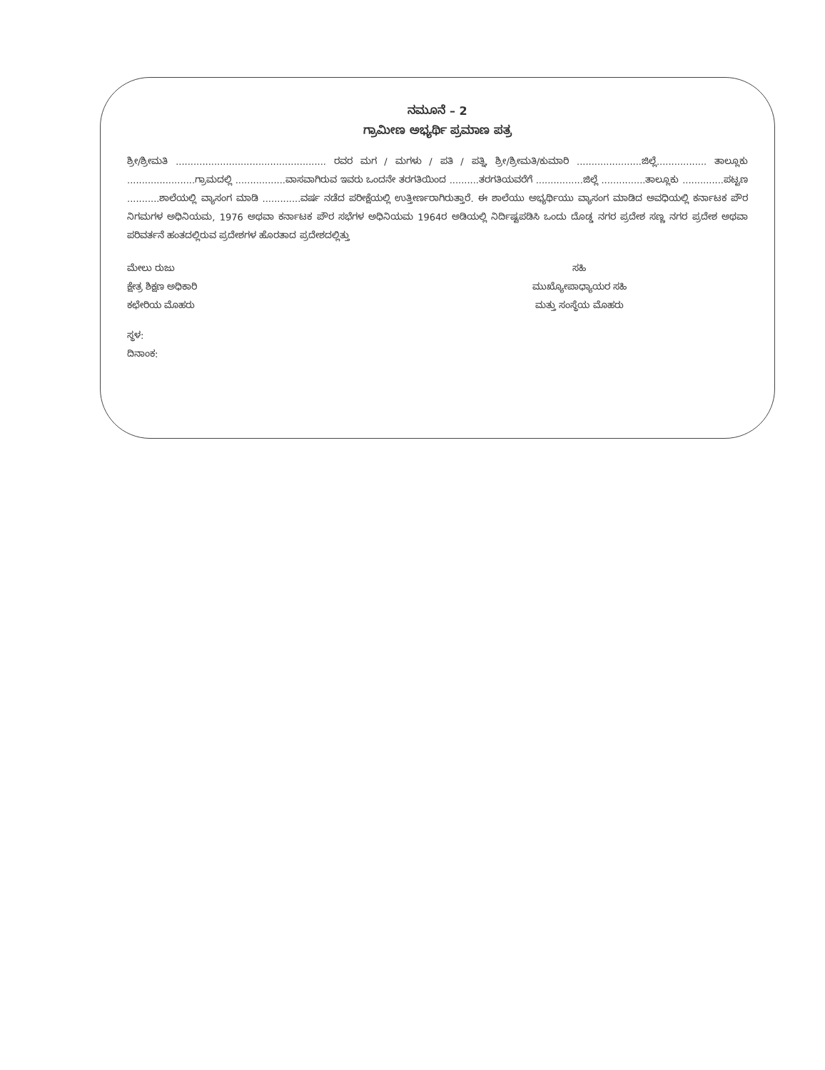ನಮೂನೆ – 2
ಗ್ರಾಮೀಣ ಅಭ್ಯರ್ಥಿ ಪ್ರಮಾಣ ಪತ್ರ
ಶ್ರೀ/ಶ್ರೀಮತಿ ................................................... ರವರ ಮಗ / ಮಗಳು / ಪತಿ / ಪತ್ನಿ, ಶ್ರೀ/ಶ್ರೀಮತಿ/ಕುಮಾರಿ ......................ಜಿಲ್ಲೆ................. ತಾಲ್ಲೂಕು .......................ಗ್ರಾಮದಲ್ಲಿ .................ವಾಸವಾಗಿರುವ ಇವರು ಒಂದನೇ ತರಗತಿಯಿಂದ ..........ತರಗತಿಯವರೆಗೆ ................ಜಿಲ್ಲೆ ...............ತಾಲ್ಲೂಕು ..............ಪಟ್ಟಣ ...........ಶಾಲೆಯಲ್ಲಿ ವ್ಯಾಸಂಗ ಮಾಡಿ .............ವರ್ಷ ನಡೆದ ಪರೀಕ್ಷೆಯಲ್ಲಿ ಉತ್ತೀರ್ಣರಾಗಿರುತ್ತಾರೆ. ಈ ಶಾಲೆಯು ಅಭ್ಯರ್ಥಿಯು ವ್ಯಾಸಂಗ ಮಾಡಿದ ಅವಧಿಯಲ್ಲಿ ಕರ್ನಾಟಕ ಪೌರ ನಿಗಮಗಳ ಅಧಿನಿಯಮ, 1976 ಅಥವಾ ಕರ್ನಾಟಕ ಪೌರ ಸಭೆಗಳ ಅಧಿನಿಯಮ 1964ರ ಅಡಿಯಲ್ಲಿ ನಿರ್ದಿಷ್ಟಪಡಿಸಿ ಒಂದು ದೊಡ್ಡ ನಗರ ಪ್ರದೇಶ ಸಣ್ಣ ನಗರ ಪ್ರದೇಶ ಅಥವಾ ಪರಿವರ್ತನೆ ಹಂತದಲ್ಲಿರುವ ಪ್ರದೇಶಗಳ ಹೊರತಾದ ಪ್ರದೇಶದಲ್ಲಿತ್ತು
ಮೇಲು ರುಜು
ಕ್ಷೇತ್ರ ಶಿಕ್ಷಣ ಅಧಿಕಾರಿ
ಕಛೇರಿಯ ಮೊಹರು
ಸಹಿ
ಮುಖ್ಯೋಪಾಧ್ಯಾಯರ ಸಹಿ
ಮತ್ತು ಸಂಸ್ಥೆಯ ಮೊಹರು
ಸ್ಥಳ:
ದಿನಾಂಕ: